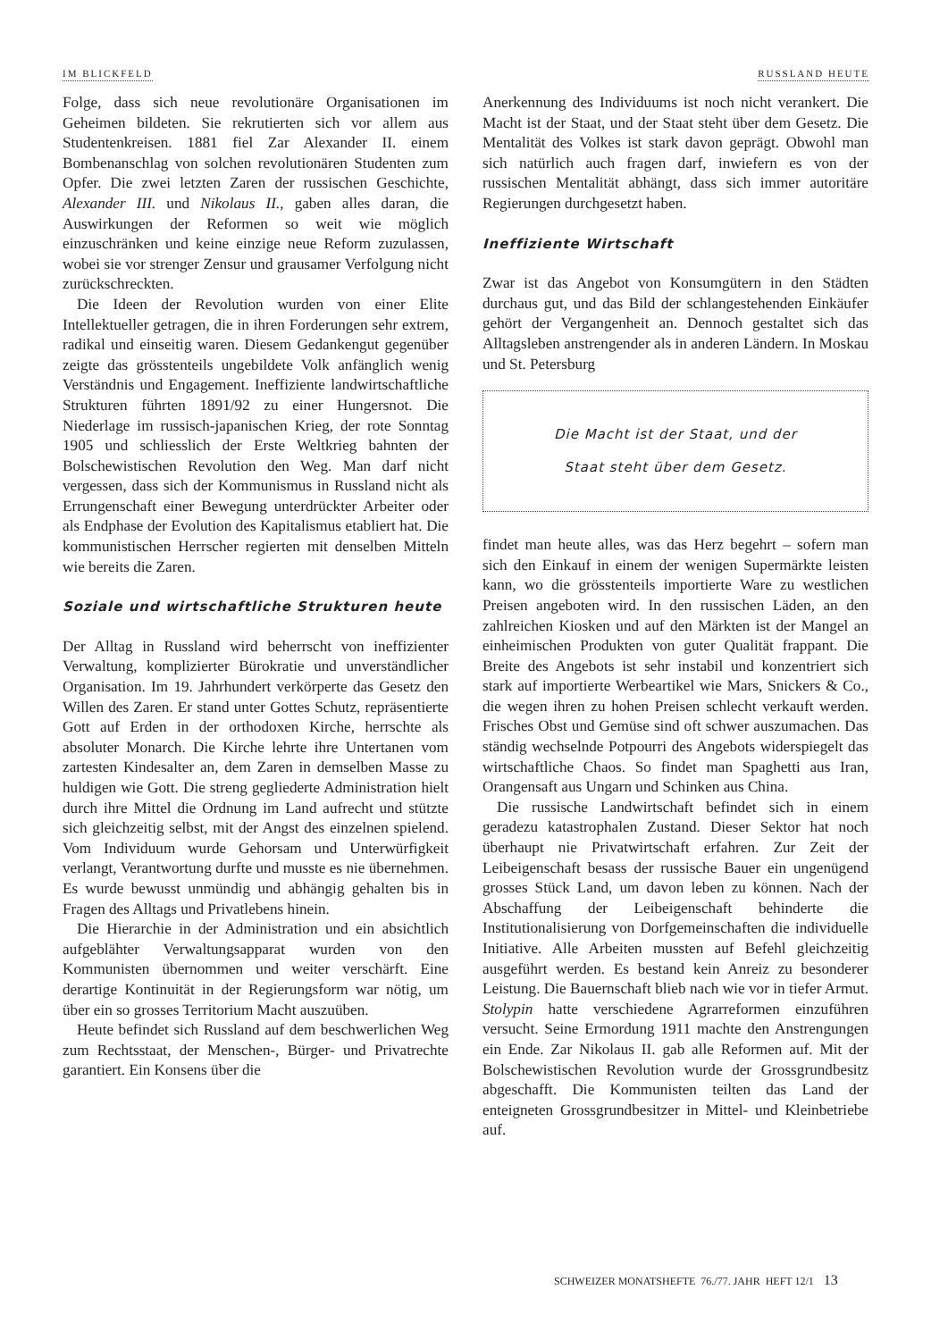IM BLICKFELD RUSSLAND HEUTE
Folge, dass sich neue revolutionäre Organisationen im Geheimen bildeten. Sie rekrutierten sich vor allem aus Studentenkreisen. 1881 fiel Zar Alexander II. einem Bombenanschlag von solchen revolutionären Studenten zum Opfer. Die zwei letzten Zaren der russischen Geschichte, Alexander III. und Nikolaus II., gaben alles daran, die Auswirkungen der Reformen so weit wie möglich einzuschränken und keine einzige neue Reform zuzulassen, wobei sie vor strenger Zensur und grausamer Verfolgung nicht zurückschreckten.
Die Ideen der Revolution wurden von einer Elite Intellektueller getragen, die in ihren Forderungen sehr extrem, radikal und einseitig waren. Diesem Gedankengut gegenüber zeigte das grösstenteils ungebildete Volk anfänglich wenig Verständnis und Engagement. Ineffiziente landwirtschaftliche Strukturen führten 1891/92 zu einer Hungersnot. Die Niederlage im russisch-japanischen Krieg, der rote Sonntag 1905 und schliesslich der Erste Weltkrieg bahnten der Bolschewistischen Revolution den Weg. Man darf nicht vergessen, dass sich der Kommunismus in Russland nicht als Errungenschaft einer Bewegung unterdrückter Arbeiter oder als Endphase der Evolution des Kapitalismus etabliert hat. Die kommunistischen Herrscher regierten mit denselben Mitteln wie bereits die Zaren.
Soziale und wirtschaftliche Strukturen heute
Der Alltag in Russland wird beherrscht von ineffizienter Verwaltung, komplizierter Bürokratie und unverständlicher Organisation. Im 19. Jahrhundert verkörperte das Gesetz den Willen des Zaren. Er stand unter Gottes Schutz, repräsentierte Gott auf Erden in der orthodoxen Kirche, herrschte als absoluter Monarch. Die Kirche lehrte ihre Untertanen vom zartesten Kindesalter an, dem Zaren in demselben Masse zu huldigen wie Gott. Die streng gegliederte Administration hielt durch ihre Mittel die Ordnung im Land aufrecht und stützte sich gleichzeitig selbst, mit der Angst des einzelnen spielend. Vom Individuum wurde Gehorsam und Unterwürfigkeit verlangt, Verantwortung durfte und musste es nie übernehmen. Es wurde bewusst unmündig und abhängig gehalten bis in Fragen des Alltags und Privatlebens hinein.
Die Hierarchie in der Administration und ein absichtlich aufgeblähter Verwaltungsapparat wurden von den Kommunisten übernommen und weiter verschärft. Eine derartige Kontinuität in der Regierungsform war nötig, um über ein so grosses Territorium Macht auszuüben.
Heute befindet sich Russland auf dem beschwerlichen Weg zum Rechtsstaat, der Menschen-, Bürger- und Privatrechte garantiert. Ein Konsens über die
Anerkennung des Individuums ist noch nicht verankert. Die Macht ist der Staat, und der Staat steht über dem Gesetz. Die Mentalität des Volkes ist stark davon geprägt. Obwohl man sich natürlich auch fragen darf, inwiefern es von der russischen Mentalität abhängt, dass sich immer autoritäre Regierungen durchgesetzt haben.
Ineffiziente Wirtschaft
Zwar ist das Angebot von Konsumgütern in den Städten durchaus gut, und das Bild der schlangestehenden Einkäufer gehört der Vergangenheit an. Dennoch gestaltet sich das Alltagsleben anstrengender als in anderen Ländern. In Moskau und St. Petersburg
Die Macht ist der Staat, und der
Staat steht über dem Gesetz.
findet man heute alles, was das Herz begehrt – sofern man sich den Einkauf in einem der wenigen Supermärkte leisten kann, wo die grösstenteils importierte Ware zu westlichen Preisen angeboten wird. In den russischen Läden, an den zahlreichen Kiosken und auf den Märkten ist der Mangel an einheimischen Produkten von guter Qualität frappant. Die Breite des Angebots ist sehr instabil und konzentriert sich stark auf importierte Werbeartikel wie Mars, Snickers & Co., die wegen ihren zu hohen Preisen schlecht verkauft werden. Frisches Obst und Gemüse sind oft schwer auszumachen. Das ständig wechselnde Potpourri des Angebots widerspiegelt das wirtschaftliche Chaos. So findet man Spaghetti aus Iran, Orangensaft aus Ungarn und Schinken aus China.
Die russische Landwirtschaft befindet sich in einem geradezu katastrophalen Zustand. Dieser Sektor hat noch überhaupt nie Privatwirtschaft erfahren. Zur Zeit der Leibeigenschaft besass der russische Bauer ein ungenügend grosses Stück Land, um davon leben zu können. Nach der Abschaffung der Leibeigenschaft behinderte die Institutionalisierung von Dorfgemeinschaften die individuelle Initiative. Alle Arbeiten mussten auf Befehl gleichzeitig ausgeführt werden. Es bestand kein Anreiz zu besonderer Leistung. Die Bauernschaft blieb nach wie vor in tiefer Armut. Stolypin hatte verschiedene Agrarreformen einzuführen versucht. Seine Ermordung 1911 machte den Anstrengungen ein Ende. Zar Nikolaus II. gab alle Reformen auf. Mit der Bolschewistischen Revolution wurde der Grossgrundbesitz abgeschafft. Die Kommunisten teilten das Land der enteigneten Grossgrundbesitzer in Mittel- und Kleinbetriebe auf.
SCHWEIZER MONATSHEFTE 76./77. JAHR HEFT 12/1 13